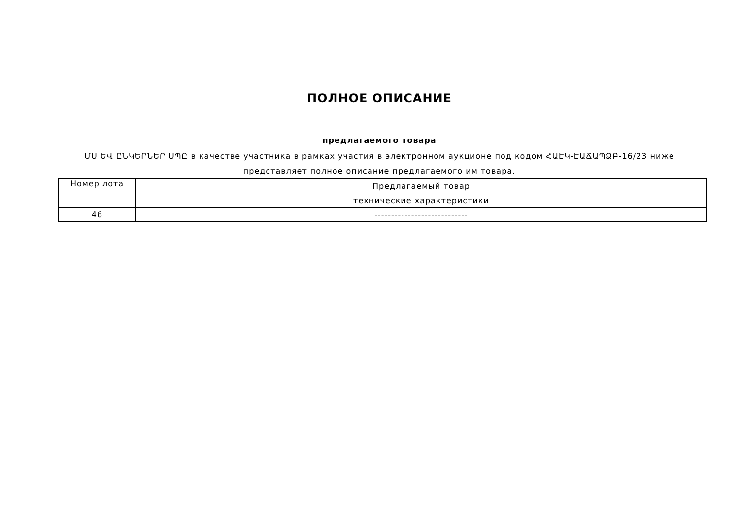ПОЛНОЕ ОПИСАНИЕ
предлагаемого товара
ՄՍ ԵՎ ԸՆԿԵՐՆԵՐ ՍՊԸ в качестве участника в рамках участия в электронном аукционе под кодом ՀԱԷԿ-ԷԱՃԱՊՁԲ-16/23 ниже представляет полное описание предлагаемого им товара.
| Номер лота | Предлагаемый товар |
| | технические характеристики |
| 46 | ---------------------------- |